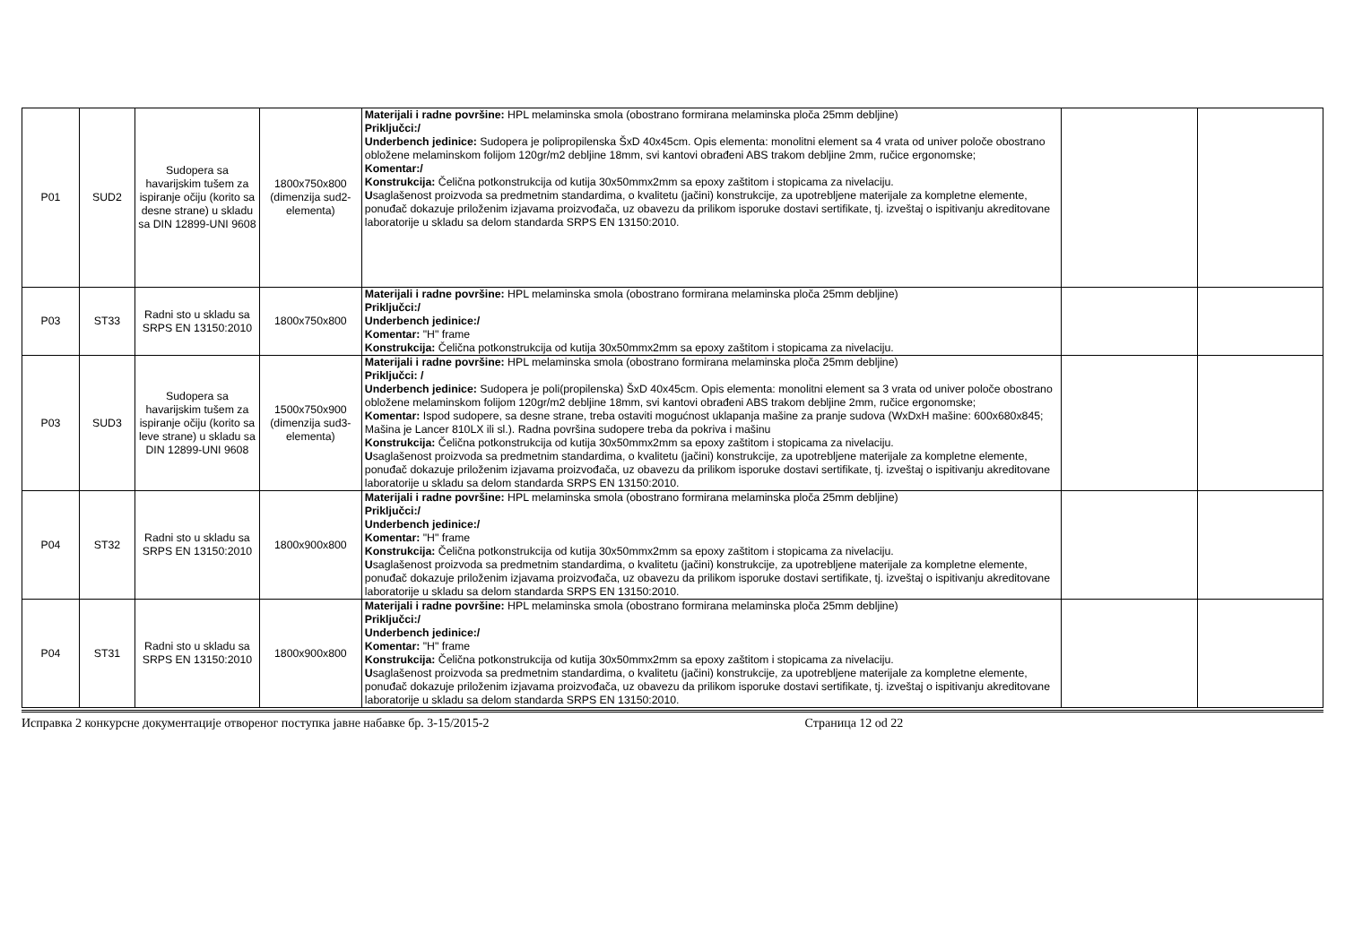| P01 | SUD2 | Sudopera sa havarijskim tušem za ispiranje očiju (korito sa desne strane) u skladu sa DIN 12899-UNI 9608 | 1800x750x800 (dimenzija sud2-elementa) | Materijali i radne površine: HPL melaminska smola (obostrano formirana melaminska ploča 25mm debljine) Priključci:/ Underbench jedinice: Sudopera je polipropilenska ŠxD 40x45cm. Opis elementa: monolitni element sa 4 vrata od univer poloče obostrano obložene melaminskom folijom 120gr/m2 debljine 18mm, svi kantovi obrađeni ABS trakom debljine 2mm, ručice ergonomske; Komentar:/ Konstrukcija: Čelična potkonstrukcija od kutija 30x50mmx2mm sa epoxy zaštitom i stopicama za nivelaciju. U saglašenost proizvoda sa predmetnim standardima, o kvalitetu (jačini) konstrukcije, za upotrebljene materijale za kompletne elemente, ponuđač dokazuje priloženim izjavama proizvođača, uz obavezu da prilikom isporuke dostavi sertifikate, tj. izveštaj o ispitivanju akreditovane laboratorije u skladu sa delom standarda SRPS EN 13150:2010. | | |
| P03 | ST33 | Radni sto u skladu sa SRPS EN 13150:2010 | 1800x750x800 | Materijali i radne površine: HPL melaminska smola (obostrano formirana melaminska ploča 25mm debljine) Priključci:/ Underbench jedinice:/ Komentar: "H" frame Konstrukcija: Čelična potkonstrukcija od kutija 30x50mmx2mm sa epoxy zaštitom i stopicama za nivelaciju. | | |
| P03 | SUD3 | Sudopera sa havarijskim tušem za ispiranje očiju (korito sa leve strane) u skladu sa DIN 12899-UNI 9608 | 1500x750x900 (dimenzija sud3-elementa) | Materijali i radne površine: HPL melaminska smola (obostrano formirana melaminska ploča 25mm debljine) Priključci: / Underbench jedinice: Sudopera je poli(propilenska) ŠxD 40x45cm. Opis elementa: monolitni element sa 3 vrata od univer poloče obostrano obložene melaminskom folijom 120gr/m2 debljine 18mm, svi kantovi obrađeni ABS trakom debljine 2mm, ručice ergonomske; Komentar: Ispod sudopere, sa desne strane, treba ostaviti mogućnost uklapanja mašine za pranje sudova (WxDxH mašine: 600x680x845; Mašina je Lancer 810LX ili sl.). Radna površina sudopere treba da pokriva i mašinu Konstrukcija: Čelična potkonstrukcija od kutija 30x50mmx2mm sa epoxy zaštitom i stopicama za nivelaciju. U saglašenost proizvoda sa predmetnim standardima, o kvalitetu (jačini) konstrukcije, za upotrebljene materijale za kompletne elemente, ponuđač dokazuje priloženim izjavama proizvođača, uz obavezu da prilikom isporuke dostavi sertifikate, tj. izveštaj o ispitivanju akreditovane laboratorije u skladu sa delom standarda SRPS EN 13150:2010. | | |
| P04 | ST32 | Radni sto u skladu sa SRPS EN 13150:2010 | 1800x900x800 | Materijali i radne površine: HPL melaminska smola (obostrano formirana melaminska ploča 25mm debljine) Priključci:/ Underbench jedinice:/ Komentar: "H" frame Konstrukcija: Čelična potkonstrukcija od kutija 30x50mmx2mm sa epoxy zaštitom i stopicama za nivelaciju. U saglašenost proizvoda sa predmetnim standardima, o kvalitetu (jačini) konstrukcije, za upotrebljene materijale za kompletne elemente, ponuđač dokazuje priloženim izjavama proizvođača, uz obavezu da prilikom isporuke dostavi sertifikate, tj. izveštaj o ispitivanju akreditovane laboratorije u skladu sa delom standarda SRPS EN 13150:2010. | | |
| P04 | ST31 | Radni sto u skladu sa SRPS EN 13150:2010 | 1800x900x800 | Materijali i radne površine: HPL melaminska smola (obostrano formirana melaminska ploča 25mm debljine) Priključci:/ Underbench jedinice:/ Komentar: "H" frame Konstrukcija: Čelična potkonstrukcija od kutija 30x50mmx2mm sa epoxy zaštitom i stopicama za nivelaciju. U saglašenost proizvoda sa predmetnim standardima, o kvalitetu (jačini) konstrukcije, za upotrebljene materijale za kompletne elemente, ponuđač dokazuje priloženim izjavama proizvođača, uz obavezu da prilikom isporuke dostavi sertifikate, tj. izveštaj o ispitivanju akreditovane laboratorije u skladu sa delom standarda SRPS EN 13150:2010. | | |
Исправка 2 конкурсне документације отвореног поступка јавне набавке бр. 3-15/2015-2 Страница 12 od 22